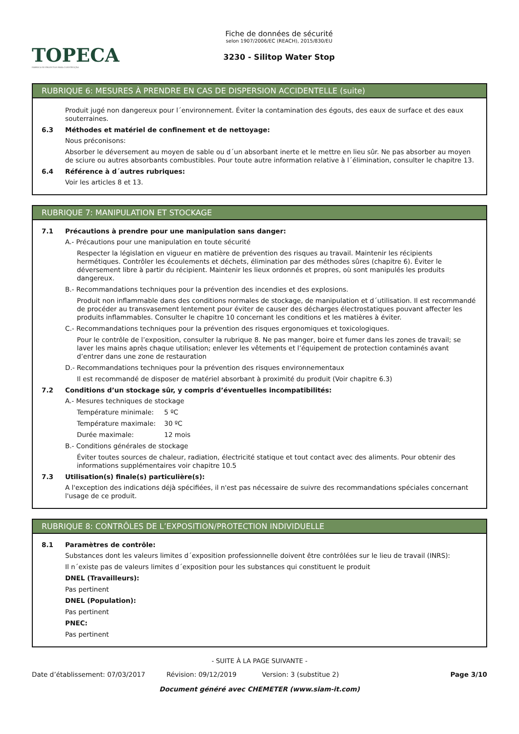TOPECA
FABRICA DE PRODUTOS PARA CONSTRUÇÃO
Fiche de données de sécurité
selon 1907/2006/EC (REACH), 2015/830/EU
3230 - Silitop Water Stop
RUBRIQUE 6: MESURES À PRENDRE EN CAS DE DISPERSION ACCIDENTELLE (suite)
Produit jugé non dangereux pour l´environnement. Éviter la contamination des égouts, des eaux de surface et des eaux souterraines.
6.3 Méthodes et matériel de confinement et de nettoyage:
Nous préconisons:
Absorber le déversement au moyen de sable ou d´un absorbant inerte et le mettre en lieu sûr. Ne pas absorber au moyen de sciure ou autres absorbants combustibles. Pour toute autre information relative à l´élimination, consulter le chapitre 13.
6.4 Référence à d´autres rubriques:
Voir les articles 8 et 13.
RUBRIQUE 7: MANIPULATION ET STOCKAGE
7.1 Précautions à prendre pour une manipulation sans danger:
A.- Précautions pour une manipulation en toute sécurité
Respecter la législation en vigueur en matière de prévention des risques au travail. Maintenir les récipients hermétiques. Contrôler les écoulements et déchets, élimination par des méthodes sûres (chapitre 6). Éviter le déversement libre à partir du récipient. Maintenir les lieux ordonnés et propres, où sont manipulés les produits dangereux.
B.- Recommandations techniques pour la prévention des incendies et des explosions.
Produit non inflammable dans des conditions normales de stockage, de manipulation et d´utilisation. Il est recommandé de procéder au transvasement lentement pour éviter de causer des décharges électrostatiques pouvant affecter les produits inflammables. Consulter le chapitre 10 concernant les conditions et les matières à éviter.
C.- Recommandations techniques pour la prévention des risques ergonomiques et toxicologiques.
Pour le contrôle de l’exposition, consulter la rubrique 8. Ne pas manger, boire et fumer dans les zones de travail; se laver les mains après chaque utilisation; enlever les vêtements et l’équipement de protection contaminés avant d’entrer dans une zone de restauration
D.- Recommandations techniques pour la prévention des risques environnementaux
Il est recommandé de disposer de matériel absorbant à proximité du produit (Voir chapitre 6.3)
7.2 Conditions d’un stockage sûr, y compris d’éventuelles incompatibilités:
A.- Mesures techniques de stockage
Température minimale: 5 ºC
Température maximale: 30 ºC
Durée maximale: 12 mois
B.- Conditions générales de stockage
Éviter toutes sources de chaleur, radiation, électricité statique et tout contact avec des aliments. Pour obtenir des informations supplémentaires voir chapitre 10.5
7.3 Utilisation(s) finale(s) particulière(s):
A l'exception des indications déjà spécifiées, il n'est pas nécessaire de suivre des recommandations spéciales concernant l'usage de ce produit.
RUBRIQUE 8: CONTRÔLES DE L’EXPOSITION/PROTECTION INDIVIDUELLE
8.1 Paramètres de contrôle:
Substances dont les valeurs limites d´exposition professionnelle doivent être contrôlées sur le lieu de travail (INRS):
Il n´existe pas de valeurs limites d´exposition pour les substances qui constituent le produit
DNEL (Travailleurs):
Pas pertinent
DNEL (Population):
Pas pertinent
PNEC:
Pas pertinent
- SUITE À LA PAGE SUIVANTE -
Date d’établissement: 07/03/2017 Révision: 09/12/2019 Version: 3 (substitue 2) Page 3/10
Document généré avec CHEMETER (www.siam-it.com)